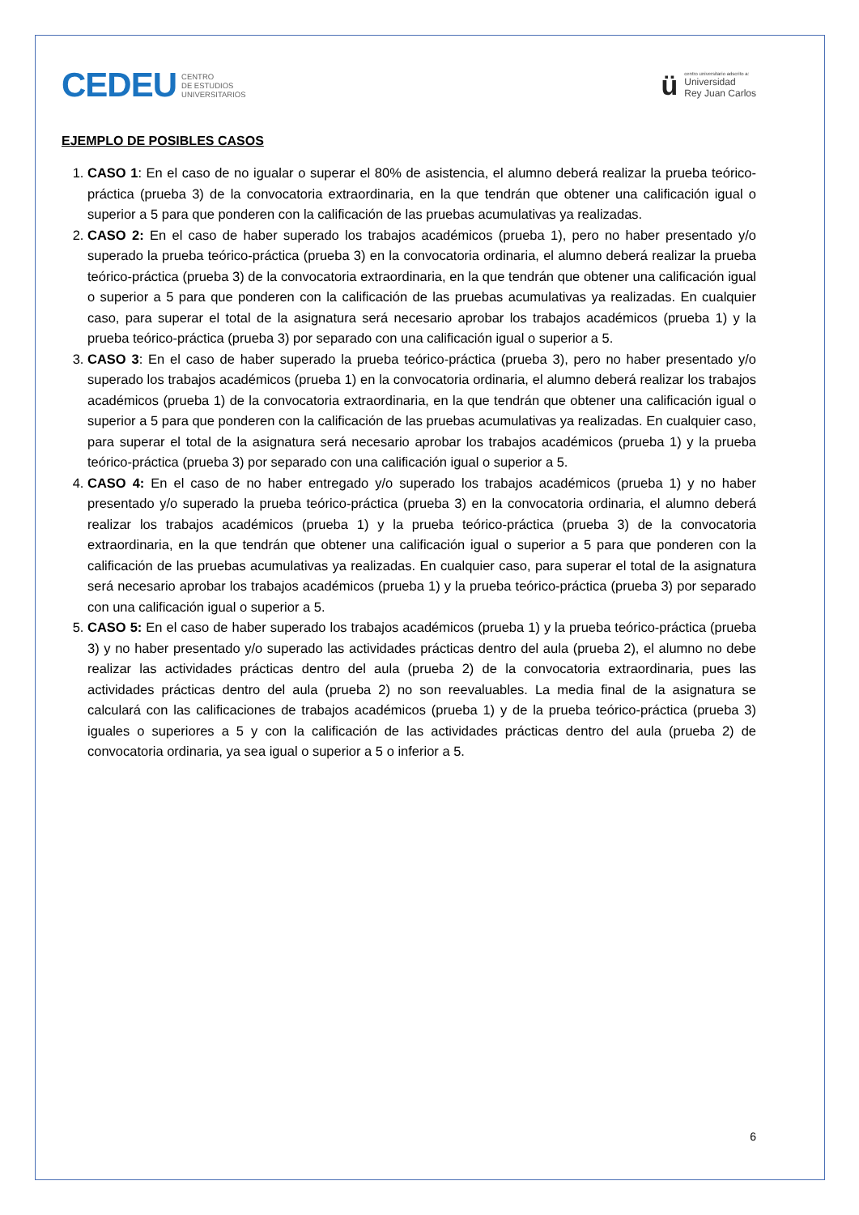CEDEU CENTRO
DE ESTUDIOS
UNIVERSITARIOS
ü
centro universitario adscrito a:
Universidad
Rey Juan Carlos
EJEMPLO DE POSIBLES CASOS
1. CASO 1: En el caso de no igualar o superar el 80% de asistencia, el alumno deberá realizar la prueba teórico-práctica (prueba 3) de la convocatoria extraordinaria, en la que tendrán que obtener una calificación igual o superior a 5 para que ponderen con la calificación de las pruebas acumulativas ya realizadas.
2. CASO 2: En el caso de haber superado los trabajos académicos (prueba 1), pero no haber presentado y/o superado la prueba teórico-práctica (prueba 3) en la convocatoria ordinaria, el alumno deberá realizar la prueba teórico-práctica (prueba 3) de la convocatoria extraordinaria, en la que tendrán que obtener una calificación igual o superior a 5 para que ponderen con la calificación de las pruebas acumulativas ya realizadas. En cualquier caso, para superar el total de la asignatura será necesario aprobar los trabajos académicos (prueba 1) y la prueba teórico-práctica (prueba 3) por separado con una calificación igual o superior a 5.
3. CASO 3: En el caso de haber superado la prueba teórico-práctica (prueba 3), pero no haber presentado y/o superado los trabajos académicos (prueba 1) en la convocatoria ordinaria, el alumno deberá realizar los trabajos académicos (prueba 1) de la convocatoria extraordinaria, en la que tendrán que obtener una calificación igual o superior a 5 para que ponderen con la calificación de las pruebas acumulativas ya realizadas. En cualquier caso, para superar el total de la asignatura será necesario aprobar los trabajos académicos (prueba 1) y la prueba teórico-práctica (prueba 3) por separado con una calificación igual o superior a 5.
4. CASO 4: En el caso de no haber entregado y/o superado los trabajos académicos (prueba 1) y no haber presentado y/o superado la prueba teórico-práctica (prueba 3) en la convocatoria ordinaria, el alumno deberá realizar los trabajos académicos (prueba 1) y la prueba teórico-práctica (prueba 3) de la convocatoria extraordinaria, en la que tendrán que obtener una calificación igual o superior a 5 para que ponderen con la calificación de las pruebas acumulativas ya realizadas. En cualquier caso, para superar el total de la asignatura será necesario aprobar los trabajos académicos (prueba 1) y la prueba teórico-práctica (prueba 3) por separado con una calificación igual o superior a 5.
5. CASO 5: En el caso de haber superado los trabajos académicos (prueba 1) y la prueba teórico-práctica (prueba 3) y no haber presentado y/o superado las actividades prácticas dentro del aula (prueba 2), el alumno no debe realizar las actividades prácticas dentro del aula (prueba 2) de la convocatoria extraordinaria, pues las actividades prácticas dentro del aula (prueba 2) no son reevaluables. La media final de la asignatura se calculará con las calificaciones de trabajos académicos (prueba 1) y de la prueba teórico-práctica (prueba 3) iguales o superiores a 5 y con la calificación de las actividades prácticas dentro del aula (prueba 2) de convocatoria ordinaria, ya sea igual o superior a 5 o inferior a 5.
6